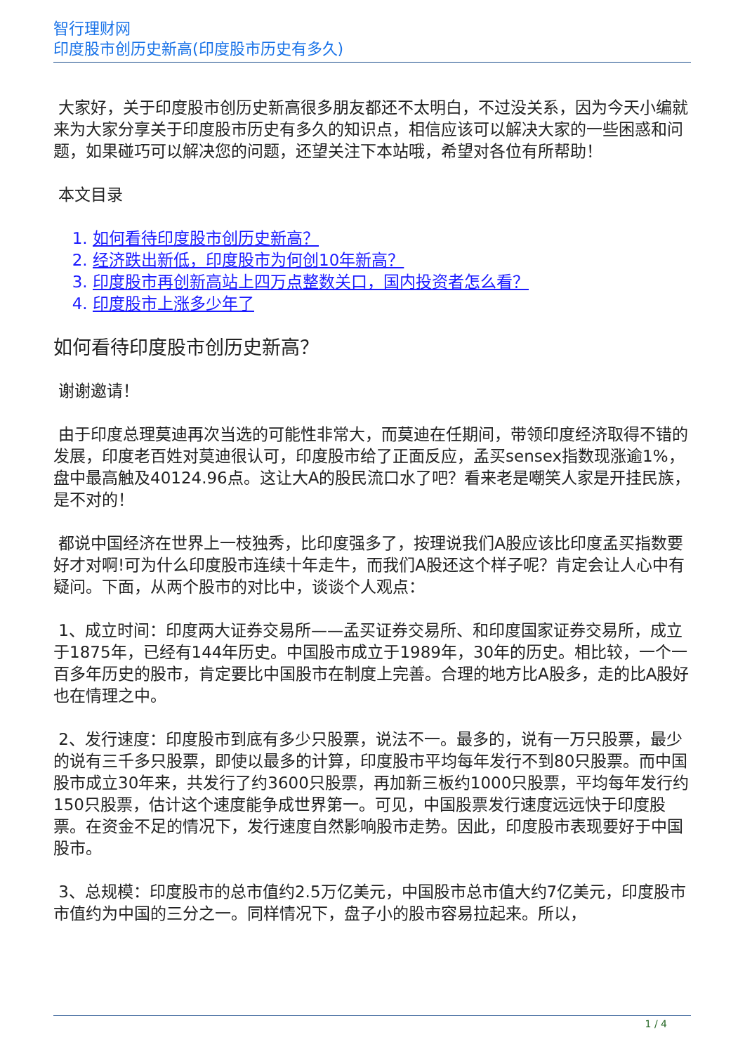智行理财网
印度股市创历史新高(印度股市历史有多久)
大家好，关于印度股市创历史新高很多朋友都还不太明白，不过没关系，因为今天小编就来为大家分享关于印度股市历史有多久的知识点，相信应该可以解决大家的一些困惑和问题，如果碰巧可以解决您的问题，还望关注下本站哦，希望对各位有所帮助！
本文目录
1. 如何看待印度股市创历史新高？
2. 经济跌出新低，印度股市为何创10年新高？
3. 印度股市再创新高站上四万点整数关口，国内投资者怎么看？
4. 印度股市上涨多少年了
如何看待印度股市创历史新高？
谢谢邀请！
由于印度总理莫迪再次当选的可能性非常大，而莫迪在任期间，带领印度经济取得不错的发展，印度老百姓对莫迪很认可，印度股市给了正面反应，孟买sensex指数现涨逾1%，盘中最高触及40124.96点。这让大A的股民流口水了吧？看来老是嘲笑人家是开挂民族，是不对的！
都说中国经济在世界上一枝独秀，比印度强多了，按理说我们A股应该比印度孟买指数要好才对啊!可为什么印度股市连续十年走牛，而我们A股还这个样子呢？肯定会让人心中有疑问。下面，从两个股市的对比中，谈谈个人观点：
1、成立时间：印度两大证券交易所——孟买证券交易所、和印度国家证券交易所，成立于1875年，已经有144年历史。中国股市成立于1989年，30年的历史。相比较，一个一百多年历史的股市，肯定要比中国股市在制度上完善。合理的地方比A股多，走的比A股好也在情理之中。
2、发行速度：印度股市到底有多少只股票，说法不一。最多的，说有一万只股票，最少的说有三千多只股票，即使以最多的计算，印度股市平均每年发行不到80只股票。而中国股市成立30年来，共发行了约3600只股票，再加新三板约1000只股票，平均每年发行约150只股票，估计这个速度能争成世界第一。可见，中国股票发行速度远远快于印度股票。在资金不足的情况下，发行速度自然影响股市走势。因此，印度股市表现要好于中国股市。
3、总规模：印度股市的总市值约2.5万亿美元，中国股市总市值大约7亿美元，印度股市市值约为中国的三分之一。同样情况下，盘子小的股市容易拉起来。所以，
1 / 4